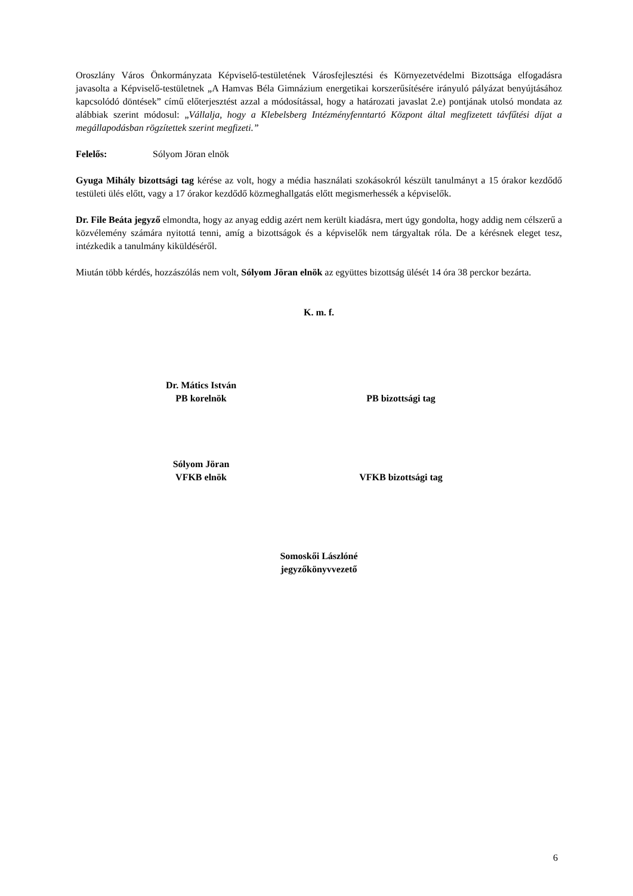Oroszlány Város Önkormányzata Képviselő-testületének Városfejlesztési és Környezetvédelmi Bizottsága elfogadásra javasolta a Képviselő-testületnek „A Hamvas Béla Gimnázium energetikai korszerűsítésére irányuló pályázat benyújtásához kapcsolódó döntések” című előterjesztést azzal a módosítással, hogy a határozati javaslat 2.e) pontjának utolsó mondata az alábbiak szerint módosul: „Vállalja, hogy a Klebelsberg Intézményfenntartó Központ által megfizetett távfűtési díjat a megállapodásban rögzítettek szerint megfizeti.”
Felelős: Sólyom Jöran elnök
Gyuga Mihály bizottsági tag kérése az volt, hogy a média használati szokásokról készült tanulmányt a 15 órakor kezdődő testületi ülés előtt, vagy a 17 órakor kezdődő közmeghallgatás előtt megismerhessék a képviselők.
Dr. File Beáta jegyző elmondta, hogy az anyag eddig azért nem került kiadásra, mert úgy gondolta, hogy addig nem célszerű a közvélemény számára nyitottá tenni, amíg a bizottságok és a képviselők nem tárgyaltak róla. De a kérésnek eleget tesz, intézkedik a tanulmány kiküldéséről.
Miután több kérdés, hozzászólás nem volt, Sólyom Jöran elnök az együttes bizottság ülését 14 óra 38 perckor bezárta.
K. m. f.
Dr. Mátics István
PB korelnök
PB bizottsági tag
Sólyom Jöran
VFKB elnök
VFKB bizottsági tag
Somoskői Lászlóné
jegyzőkönyvvezető
6